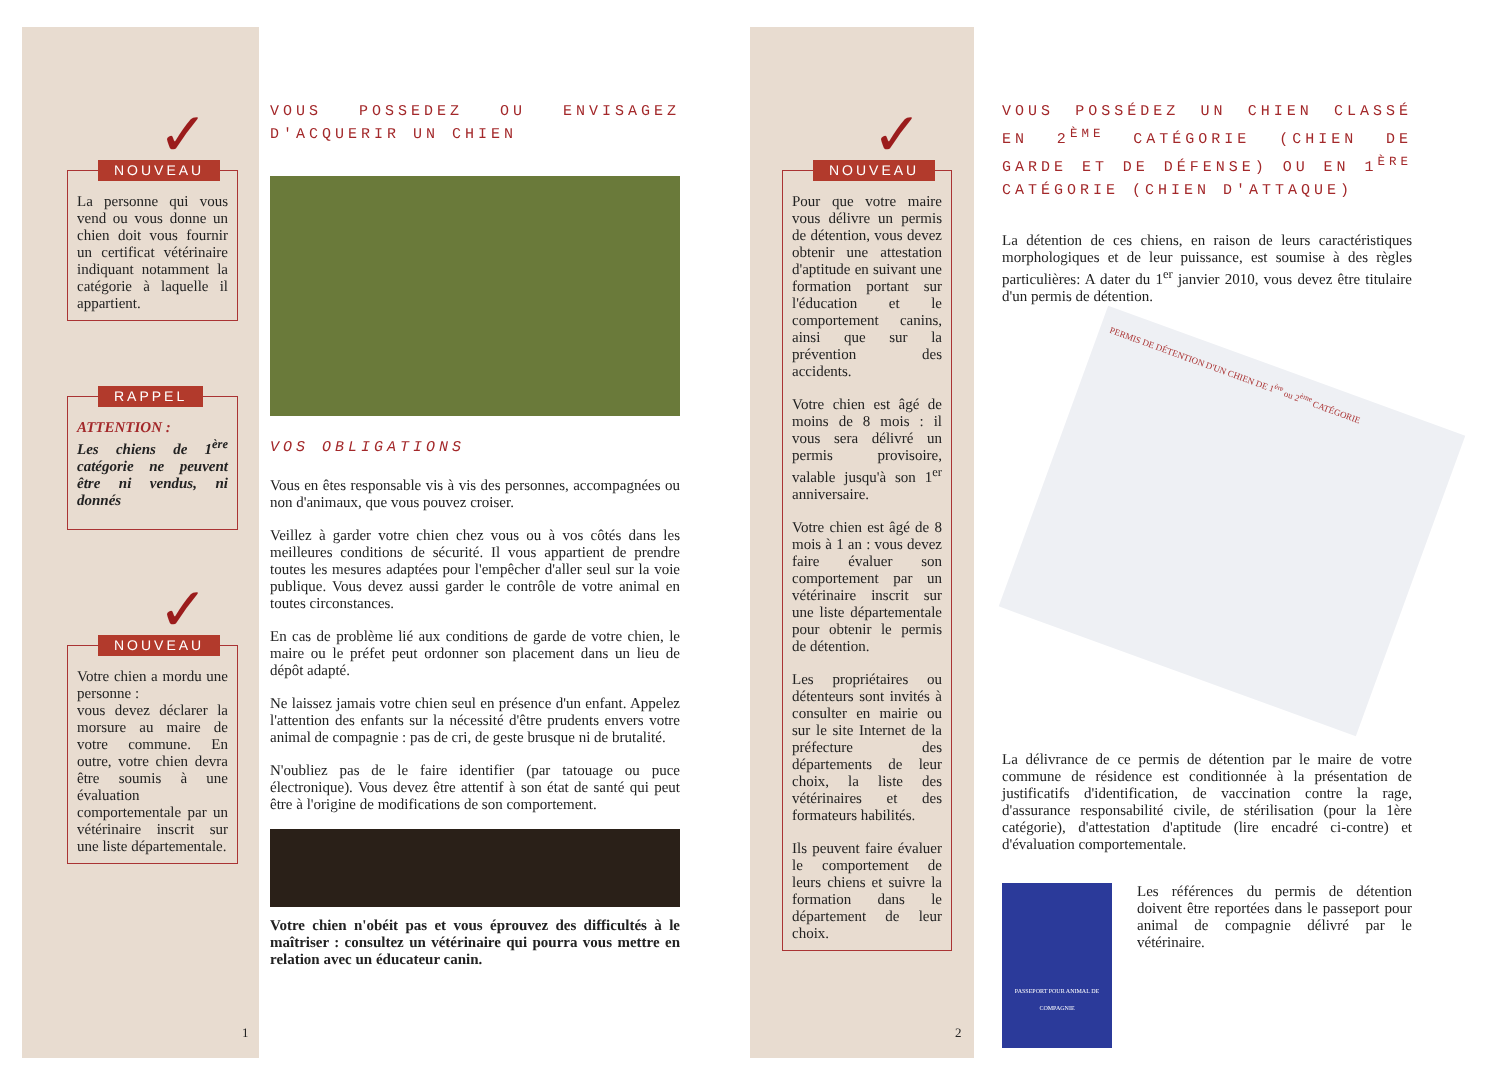✓
NOUVEAU
La personne qui vous vend ou vous donne un chien doit vous fournir un certificat vétérinaire indiquant notamment la catégorie à laquelle il appartient.
RAPPEL
ATTENTION :
Les chiens de 1<sup>ère</sup> catégorie ne peuvent être ni vendus, ni donnés
✓
NOUVEAU
Votre chien a mordu une personne :
vous devez déclarer la morsure au maire de votre commune. En outre, votre chien devra être soumis à une évaluation comportementale par un vétérinaire inscrit sur une liste départementale.
1
VOUS POSSEDEZ OU ENVISAGEZ D'ACQUERIR UN CHIEN
VOS OBLIGATIONS
Vous en êtes responsable vis à vis des personnes, accompagnées ou non d'animaux, que vous pouvez croiser.
Veillez à garder votre chien chez vous ou à vos côtés dans les meilleures conditions de sécurité. Il vous appartient de prendre toutes les mesures adaptées pour l'empêcher d'aller seul sur la voie publique. Vous devez aussi garder le contrôle de votre animal en toutes circonstances.
En cas de problème lié aux conditions de garde de votre chien, le maire ou le préfet peut ordonner son placement dans un lieu de dépôt adapté.
Ne laissez jamais votre chien seul en présence d'un enfant. Appelez l'attention des enfants sur la nécessité d'être prudents envers votre animal de compagnie : pas de cri, de geste brusque ni de brutalité.
N'oubliez pas de le faire identifier (par tatouage ou puce électronique). Vous devez être attentif à son état de santé qui peut être à l'origine de modifications de son comportement.
Votre chien n'obéit pas et vous éprouvez des difficultés à le maîtriser : consultez un vétérinaire qui pourra vous mettre en relation avec un éducateur canin.
✓
NOUVEAU
Pour que votre maire vous délivre un permis de détention, vous devez obtenir une attestation d'aptitude en suivant une formation portant sur l'éducation et le comportement canins, ainsi que sur la prévention des accidents.
Votre chien est âgé de moins de 8 mois : il vous sera délivré un permis provisoire, valable jusqu'à son 1<sup>er</sup> anniversaire.
Votre chien est âgé de 8 mois à 1 an : vous devez faire évaluer son comportement par un vétérinaire inscrit sur une liste départementale pour obtenir le permis de détention.
Les propriétaires ou détenteurs sont invités à consulter en mairie ou sur le site Internet de la préfecture des départements de leur choix, la liste des vétérinaires et des formateurs habilités.
Ils peuvent faire évaluer le comportement de leurs chiens et suivre la formation dans le département de leur choix.
2
VOUS POSSÉDEZ UN CHIEN CLASSÉ EN 2<sup>ÈME</sup> CATÉGORIE (CHIEN DE GARDE ET DE DÉFENSE) OU EN 1<sup>ÈRE</sup> CATÉGORIE (CHIEN D'ATTAQUE)
La détention de ces chiens, en raison de leurs caractéristiques morphologiques et de leur puissance, est soumise à des règles particulières: A dater du 1<sup>er</sup> janvier 2010, vous devez être titulaire d'un permis de détention.
PERMIS DE DÉTENTION D'UN CHIEN DE 1<sup>ère</sup> ou 2<sup>ème</sup> CATÉGORIE
La délivrance de ce permis de détention par le maire de votre commune de résidence est conditionnée à la présentation de justificatifs d'identification, de vaccination contre la rage, d'assurance responsabilité civile, de stérilisation (pour la 1ère catégorie), d'attestation d'aptitude (lire encadré ci-contre) et d'évaluation comportementale.
PASSEPORT POUR ANIMAL DE COMPAGNIE
Les références du permis de détention doivent être reportées dans le passeport pour animal de compagnie délivré par le vétérinaire.